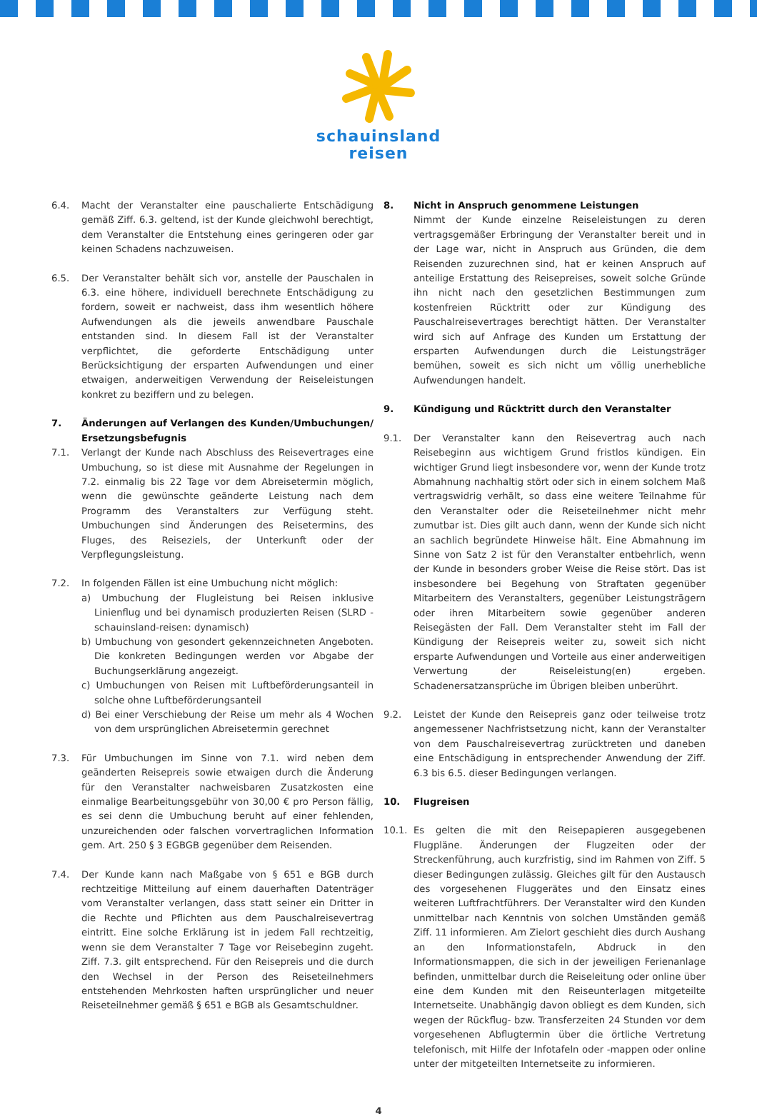schauinsland
reisen
6.4. Macht der Veranstalter eine pauschalierte Entschädigung gemäß Ziff. 6.3. geltend, ist der Kunde gleichwohl berechtigt, dem Veranstalter die Entstehung eines geringeren oder gar keinen Schadens nachzuweisen.
6.5. Der Veranstalter behält sich vor, anstelle der Pauschalen in 6.3. eine höhere, individuell berechnete Entschädigung zu fordern, soweit er nachweist, dass ihm wesentlich höhere Aufwendungen als die jeweils anwendbare Pauschale entstanden sind. In diesem Fall ist der Veranstalter verpflichtet, die geforderte Entschädigung unter Berücksichtigung der ersparten Aufwendungen und einer etwaigen, anderweitigen Verwendung der Reiseleistungen konkret zu beziffern und zu belegen.
7. Änderungen auf Verlangen des Kunden/Umbuchungen/ Ersetzungsbefugnis
7.1. Verlangt der Kunde nach Abschluss des Reisevertrages eine Umbuchung, so ist diese mit Ausnahme der Regelungen in 7.2. einmalig bis 22 Tage vor dem Abreisetermin möglich, wenn die gewünschte geänderte Leistung nach dem Programm des Veranstalters zur Verfügung steht. Umbuchungen sind Änderungen des Reisetermins, des Fluges, des Reiseziels, der Unterkunft oder der Verpflegungsleistung.
7.2. In folgenden Fällen ist eine Umbuchung nicht möglich:
a) Umbuchung der Flugleistung bei Reisen inklusive Linienflug und bei dynamisch produzierten Reisen (SLRD - schauinsland-reisen: dynamisch)
b) Umbuchung von gesondert gekennzeichneten Angeboten. Die konkreten Bedingungen werden vor Abgabe der Buchungserklärung angezeigt.
c) Umbuchungen von Reisen mit Luftbeförderungsanteil in solche ohne Luftbeförderungsanteil
d) Bei einer Verschiebung der Reise um mehr als 4 Wochen von dem ursprünglichen Abreisetermin gerechnet
7.3. Für Umbuchungen im Sinne von 7.1. wird neben dem geänderten Reisepreis sowie etwaigen durch die Änderung für den Veranstalter nachweisbaren Zusatzkosten eine einmalige Bearbeitungsgebühr von 30,00 € pro Person fällig, es sei denn die Umbuchung beruht auf einer fehlenden, unzureichenden oder falschen vorvertraglichen Information gem. Art. 250 § 3 EGBGB gegenüber dem Reisenden.
7.4. Der Kunde kann nach Maßgabe von § 651 e BGB durch rechtzeitige Mitteilung auf einem dauerhaften Datenträger vom Veranstalter verlangen, dass statt seiner ein Dritter in die Rechte und Pflichten aus dem Pauschalreisevertrag eintritt. Eine solche Erklärung ist in jedem Fall rechtzeitig, wenn sie dem Veranstalter 7 Tage vor Reisebeginn zugeht. Ziff. 7.3. gilt entsprechend. Für den Reisepreis und die durch den Wechsel in der Person des Reiseteilnehmers entstehenden Mehrkosten haften ursprünglicher und neuer Reiseteilnehmer gemäß § 651 e BGB als Gesamtschuldner.
8. Nicht in Anspruch genommene Leistungen
Nimmt der Kunde einzelne Reiseleistungen zu deren vertragsgemäßer Erbringung der Veranstalter bereit und in der Lage war, nicht in Anspruch aus Gründen, die dem Reisenden zuzurechnen sind, hat er keinen Anspruch auf anteilige Erstattung des Reisepreises, soweit solche Gründe ihn nicht nach den gesetzlichen Bestimmungen zum kostenfreien Rücktritt oder zur Kündigung des Pauschalreisevertrages berechtigt hätten. Der Veranstalter wird sich auf Anfrage des Kunden um Erstattung der ersparten Aufwendungen durch die Leistungsträger bemühen, soweit es sich nicht um völlig unerhebliche Aufwendungen handelt.
9. Kündigung und Rücktritt durch den Veranstalter
9.1. Der Veranstalter kann den Reisevertrag auch nach Reisebeginn aus wichtigem Grund fristlos kündigen. Ein wichtiger Grund liegt insbesondere vor, wenn der Kunde trotz Abmahnung nachhaltig stört oder sich in einem solchem Maß vertragswidrig verhält, so dass eine weitere Teilnahme für den Veranstalter oder die Reiseteilnehmer nicht mehr zumutbar ist. Dies gilt auch dann, wenn der Kunde sich nicht an sachlich begründete Hinweise hält. Eine Abmahnung im Sinne von Satz 2 ist für den Veranstalter entbehrlich, wenn der Kunde in besonders grober Weise die Reise stört. Das ist insbesondere bei Begehung von Straftaten gegenüber Mitarbeitern des Veranstalters, gegenüber Leistungsträgern oder ihren Mitarbeitern sowie gegenüber anderen Reisegästen der Fall. Dem Veranstalter steht im Fall der Kündigung der Reisepreis weiter zu, soweit sich nicht ersparte Aufwendungen und Vorteile aus einer anderweitigen Verwertung der Reiseleistung(en) ergeben. Schadenersatzansprüche im Übrigen bleiben unberührt.
9.2. Leistet der Kunde den Reisepreis ganz oder teilweise trotz angemessener Nachfristsetzung nicht, kann der Veranstalter von dem Pauschalreisevertrag zurücktreten und daneben eine Entschädigung in entsprechender Anwendung der Ziff. 6.3 bis 6.5. dieser Bedingungen verlangen.
10. Flugreisen
10.1. Es gelten die mit den Reisepapieren ausgegebenen Flugpläne. Änderungen der Flugzeiten oder der Streckenführung, auch kurzfristig, sind im Rahmen von Ziff. 5 dieser Bedingungen zulässig. Gleiches gilt für den Austausch des vorgesehenen Fluggerätes und den Einsatz eines weiteren Luftfrachtführers. Der Veranstalter wird den Kunden unmittelbar nach Kenntnis von solchen Umständen gemäß Ziff. 11 informieren. Am Zielort geschieht dies durch Aushang an den Informationstafeln, Abdruck in den Informationsmappen, die sich in der jeweiligen Ferienanlage befinden, unmittelbar durch die Reiseleitung oder online über eine dem Kunden mit den Reiseunterlagen mitgeteilte Internetseite. Unabhängig davon obliegt es dem Kunden, sich wegen der Rückflug- bzw. Transferzeiten 24 Stunden vor dem vorgesehenen Abflugtermin über die örtliche Vertretung telefonisch, mit Hilfe der Infotafeln oder -mappen oder online unter der mitgeteilten Internetseite zu informieren.
4